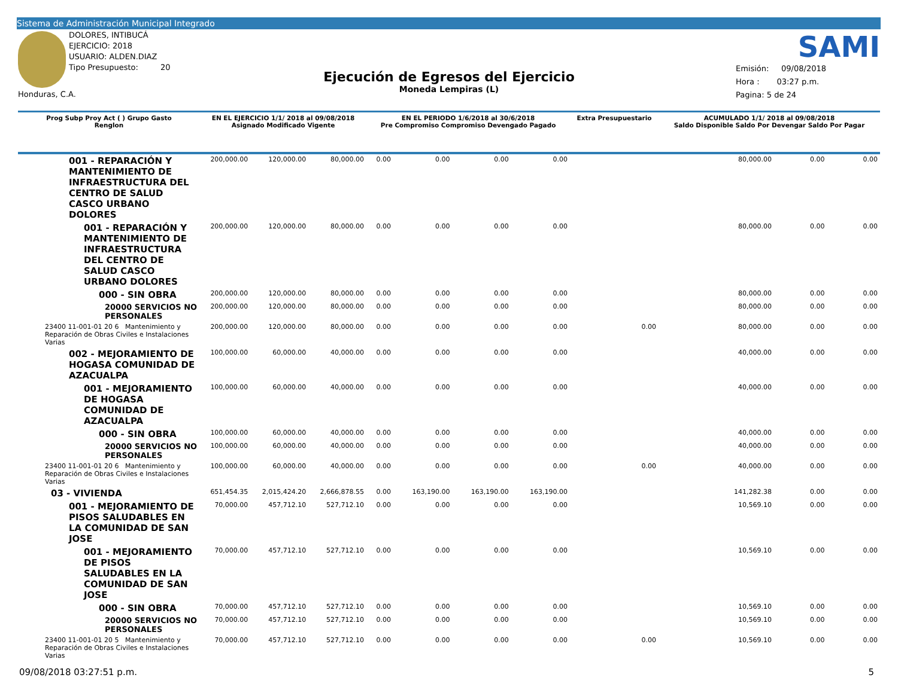Sistema de Administración Municipal Integrado
DOLORES, INTIBUCÁ
EJERCICIO: 2018
USUARIO: ALDEN.DIAZ
Tipo Presupuesto: 20
Honduras, C.A.
SAMI
Ejecución de Egresos del Ejercicio
Moneda Lempiras (L)
Emisión: 09/08/2018
Hora : 03:27 p.m.
Pagina: 5 de 24
| Prog Subp Proy Act ( ) Grupo Gasto Renglon | EN EL EJERCICIO 1/1/ 2018 al 09/08/2018 Asignado Modificado Vigente | | | EN EL PERIODO 1/6/2018 al 30/6/2018 Pre Compromiso Compromiso Devengado Pagado | | | | Extra Presupuestario | ACUMULADO 1/1/ 2018 al 09/08/2018 Saldo Disponible Saldo Por Devengar Saldo Por Pagar | | |
| --- | --- | --- | --- | --- | --- | --- | --- | --- | --- | --- | --- |
| 001 - REPARACIÓN Y MANTENIMIENTO DE INFRAESTRUCTURA DEL CENTRO DE SALUD CASCO URBANO DOLORES | 200,000.00 | 120,000.00 | 80,000.00 | 0.00 | 0.00 | 0.00 | 0.00 | | 80,000.00 | 0.00 | 0.00 |
| 001 - REPARACIÓN Y MANTENIMIENTO DE INFRAESTRUCTURA DEL CENTRO DE SALUD CASCO URBANO DOLORES | 200,000.00 | 120,000.00 | 80,000.00 | 0.00 | 0.00 | 0.00 | 0.00 | | 80,000.00 | 0.00 | 0.00 |
| 000 - SIN OBRA | 200,000.00 | 120,000.00 | 80,000.00 | 0.00 | 0.00 | 0.00 | 0.00 | | 80,000.00 | 0.00 | 0.00 |
| 20000 SERVICIOS NO PERSONALES | 200,000.00 | 120,000.00 | 80,000.00 | 0.00 | 0.00 | 0.00 | 0.00 | | 80,000.00 | 0.00 | 0.00 |
| 23400 11-001-01 20 6 Mantenimiento y Reparación de Obras Civiles e Instalaciones Varias | 200,000.00 | 120,000.00 | 80,000.00 | 0.00 | 0.00 | 0.00 | 0.00 | 0.00 | 80,000.00 | 0.00 | 0.00 |
| 002 - MEJORAMIENTO DE HOGASA COMUNIDAD DE AZACUALPA | 100,000.00 | 60,000.00 | 40,000.00 | 0.00 | 0.00 | 0.00 | 0.00 | | 40,000.00 | 0.00 | 0.00 |
| 001 - MEJORAMIENTO DE HOGASA COMUNIDAD DE AZACUALPA | 100,000.00 | 60,000.00 | 40,000.00 | 0.00 | 0.00 | 0.00 | 0.00 | | 40,000.00 | 0.00 | 0.00 |
| 000 - SIN OBRA | 100,000.00 | 60,000.00 | 40,000.00 | 0.00 | 0.00 | 0.00 | 0.00 | | 40,000.00 | 0.00 | 0.00 |
| 20000 SERVICIOS NO PERSONALES | 100,000.00 | 60,000.00 | 40,000.00 | 0.00 | 0.00 | 0.00 | 0.00 | | 40,000.00 | 0.00 | 0.00 |
| 23400 11-001-01 20 6 Mantenimiento y Reparación de Obras Civiles e Instalaciones Varias | 100,000.00 | 60,000.00 | 40,000.00 | 0.00 | 0.00 | 0.00 | 0.00 | 0.00 | 40,000.00 | 0.00 | 0.00 |
| 03 - VIVIENDA | 651,454.35 | 2,015,424.20 | 2,666,878.55 | 0.00 | 163,190.00 | 163,190.00 | 163,190.00 | | 141,282.38 | 0.00 | 0.00 |
| 001 - MEJORAMIENTO DE PISOS SALUDABLES EN LA COMUNIDAD DE SAN JOSE | 70,000.00 | 457,712.10 | 527,712.10 | 0.00 | 0.00 | 0.00 | 0.00 | | 10,569.10 | 0.00 | 0.00 |
| 001 - MEJORAMIENTO DE PISOS SALUDABLES EN LA COMUNIDAD DE SAN JOSE | 70,000.00 | 457,712.10 | 527,712.10 | 0.00 | 0.00 | 0.00 | 0.00 | | 10,569.10 | 0.00 | 0.00 |
| 000 - SIN OBRA | 70,000.00 | 457,712.10 | 527,712.10 | 0.00 | 0.00 | 0.00 | 0.00 | | 10,569.10 | 0.00 | 0.00 |
| 20000 SERVICIOS NO PERSONALES | 70,000.00 | 457,712.10 | 527,712.10 | 0.00 | 0.00 | 0.00 | 0.00 | | 10,569.10 | 0.00 | 0.00 |
| 23400 11-001-01 20 5 Mantenimiento y Reparación de Obras Civiles e Instalaciones Varias | 70,000.00 | 457,712.10 | 527,712.10 | 0.00 | 0.00 | 0.00 | 0.00 | 0.00 | 10,569.10 | 0.00 | 0.00 |
09/08/2018 03:27:51 p.m. 5